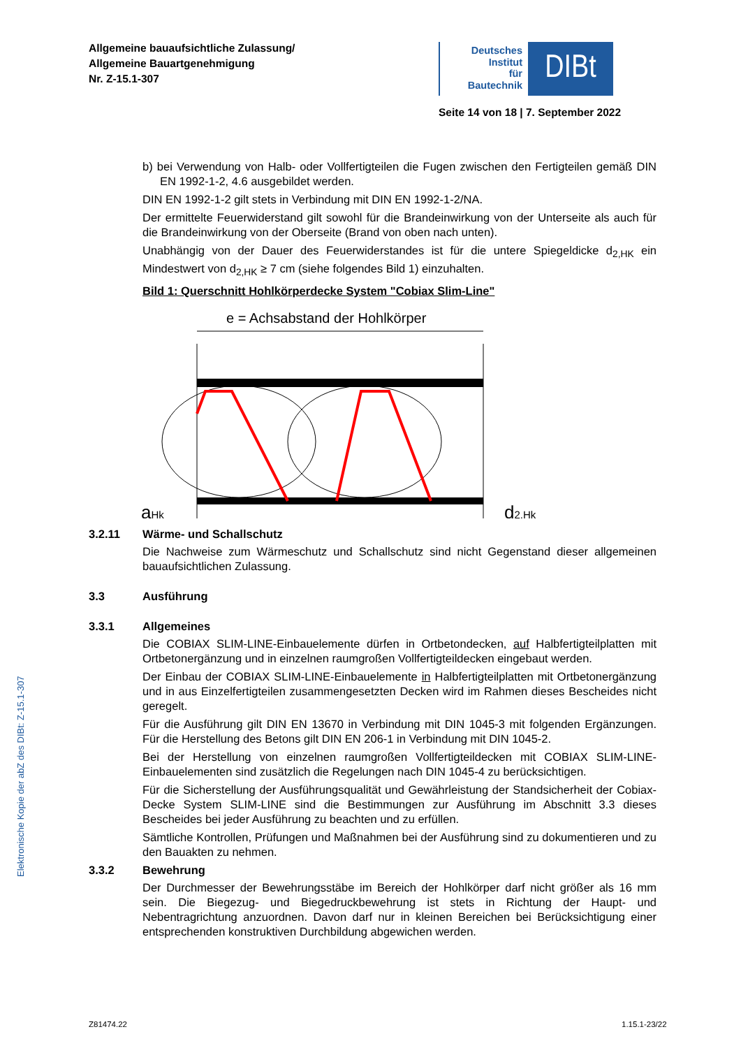Allgemeine bauaufsichtliche Zulassung/
Allgemeine Bauartgenehmigung
Nr. Z-15.1-307
Deutsches
Institut
für
Bautechnik
DIBt
Seite 14 von 18 | 7. September 2022
Elektronische Kopie der abZ des DIBt: Z-15.1-307
b) bei Verwendung von Halb- oder Vollfertigteilen die Fugen zwischen den Fertigteilen gemäß DIN EN 1992-1-2, 4.6 ausgebildet werden.
DIN EN 1992-1-2 gilt stets in Verbindung mit DIN EN 1992-1-2/NA.
Der ermittelte Feuerwiderstand gilt sowohl für die Brandeinwirkung von der Unterseite als auch für die Brandeinwirkung von der Oberseite (Brand von oben nach unten).
Unabhängig von der Dauer des Feuerwiderstandes ist für die untere Spiegeldicke d<sub>2,HK</sub> ein Mindestwert von d<sub>2,HK</sub> ≥ 7 cm (siehe folgendes Bild 1) einzuhalten.
Bild 1: Querschnitt Hohlkörperdecke System "Cobiax Slim-Line"
e = Achsabstand der Hohlkörper
aHk
d2,Hk
3.2.11 Wärme- und Schallschutz
Die Nachweise zum Wärmeschutz und Schallschutz sind nicht Gegenstand dieser allgemeinen bauaufsichtlichen Zulassung.
3.3 Ausführung
3.3.1 Allgemeines
Die COBIAX SLIM-LINE-Einbauelemente dürfen in Ortbetondecken, auf Halbfertigteilplatten mit Ortbetonergänzung und in einzelnen raumgroßen Vollfertigteildecken eingebaut werden.
Der Einbau der COBIAX SLIM-LINE-Einbauelemente in Halbfertigteilplatten mit Ortbeton­ergänzung und in aus Einzelfertigteilen zusammengesetzten Decken wird im Rahmen dieses Bescheides nicht geregelt.
Für die Ausführung gilt DIN EN 13670 in Verbindung mit DIN 1045-3 mit folgenden Ergänzungen. Für die Herstellung des Betons gilt DIN EN 206-1 in Verbindung mit DIN 1045-2.
Bei der Herstellung von einzelnen raumgroßen Vollfertigteildecken mit COBIAX SLIM-LINE-Einbauelementen sind zusätzlich die Regelungen nach DIN 1045-4 zu berücksichtigen.
Für die Sicherstellung der Ausführungsqualität und Gewährleistung der Standsicherheit der Cobiax-Decke System SLIM-LINE sind die Bestimmungen zur Ausführung im Abschnitt 3.3 dieses Bescheides bei jeder Ausführung zu beachten und zu erfüllen.
Sämtliche Kontrollen, Prüfungen und Maßnahmen bei der Ausführung sind zu dokumentieren und zu den Bauakten zu nehmen.
3.3.2 Bewehrung
Der Durchmesser der Bewehrungsstäbe im Bereich der Hohlkörper darf nicht größer als 16 mm sein. Die Biegezug- und Biegedruckbewehrung ist stets in Richtung der Haupt- und Nebentragrichtung anzuordnen. Davon darf nur in kleinen Bereichen bei Berücksichtigung einer entsprechenden konstruktiven Durchbildung abgewichen werden.
Z81474.22 1.15.1-23/22